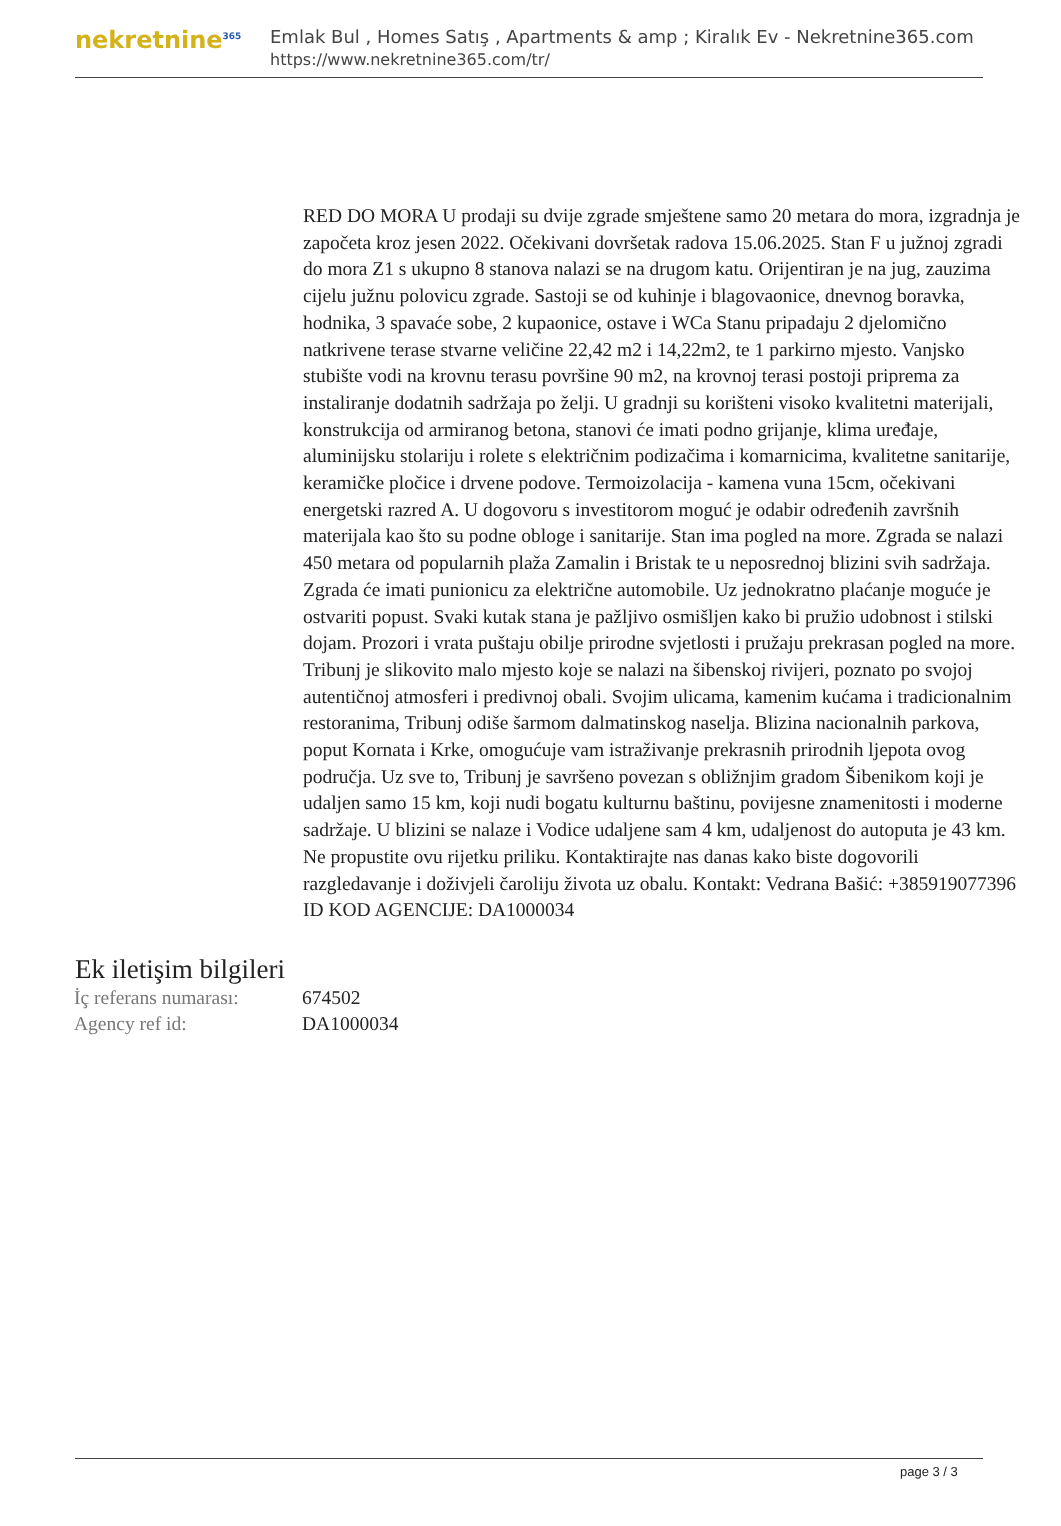nekretnine<sup>365</sup>
Emlak Bul , Homes Satış , Apartments & amp ; Kiralık Ev - Nekretnine365.com
https://www.nekretnine365.com/tr/
RED DO MORA U prodaji su dvije zgrade smještene samo 20 metara do mora, izgradnja je započeta kroz jesen 2022. Očekivani dovršetak radova 15.06.2025. Stan F u južnoj zgradi do mora Z1 s ukupno 8 stanova nalazi se na drugom katu. Orijentiran je na jug, zauzima cijelu južnu polovicu zgrade. Sastoji se od kuhinje i blagovaonice, dnevnog boravka, hodnika, 3 spavaće sobe, 2 kupaonice, ostave i WCa Stanu pripadaju 2 djelomično natkrivene terase stvarne veličine 22,42 m2 i 14,22m2, te 1 parkirno mjesto. Vanjsko stubište vodi na krovnu terasu površine 90 m2, na krovnoj terasi postoji priprema za instaliranje dodatnih sadržaja po želji. U gradnji su korišteni visoko kvalitetni materijali, konstrukcija od armiranog betona, stanovi će imati podno grijanje, klima uređaje, aluminijsku stolariju i rolete s električnim podizačima i komarnicima, kvalitetne sanitarije, keramičke pločice i drvene podove. Termoizolacija - kamena vuna 15cm, očekivani energetski razred A. U dogovoru s investitorom moguć je odabir određenih završnih materijala kao što su podne obloge i sanitarije. Stan ima pogled na more. Zgrada se nalazi 450 metara od popularnih plaža Zamalin i Bristak te u neposrednoj blizini svih sadržaja. Zgrada će imati punionicu za električne automobile. Uz jednokratno plaćanje moguće je ostvariti popust. Svaki kutak stana je pažljivo osmišljen kako bi pružio udobnost i stilski dojam. Prozori i vrata puštaju obilje prirodne svjetlosti i pružaju prekrasan pogled na more. Tribunj je slikovito malo mjesto koje se nalazi na šibenskoj rivijeri, poznato po svojoj autentičnoj atmosferi i predivnoj obali. Svojim ulicama, kamenim kućama i tradicionalnim restoranima, Tribunj odiše šarmom dalmatinskog naselja. Blizina nacionalnih parkova, poput Kornata i Krke, omogućuje vam istraživanje prekrasnih prirodnih ljepota ovog područja. Uz sve to, Tribunj je savršeno povezan s obližnjim gradom Šibenikom koji je udaljen samo 15 km, koji nudi bogatu kulturnu baštinu, povijesne znamenitosti i moderne sadržaje. U blizini se nalaze i Vodice udaljene sam 4 km, udaljenost do autoputa je 43 km. Ne propustite ovu rijetku priliku. Kontaktirajte nas danas kako biste dogovorili razgledavanje i doživjeli čaroliju života uz obalu. Kontakt: Vedrana Bašić: +385919077396 ID KOD AGENCIJE: DA1000034
Ek iletişim bilgileri
| İç referans numarası: | 674502 |
| Agency ref id: | DA1000034 |
page 3 / 3